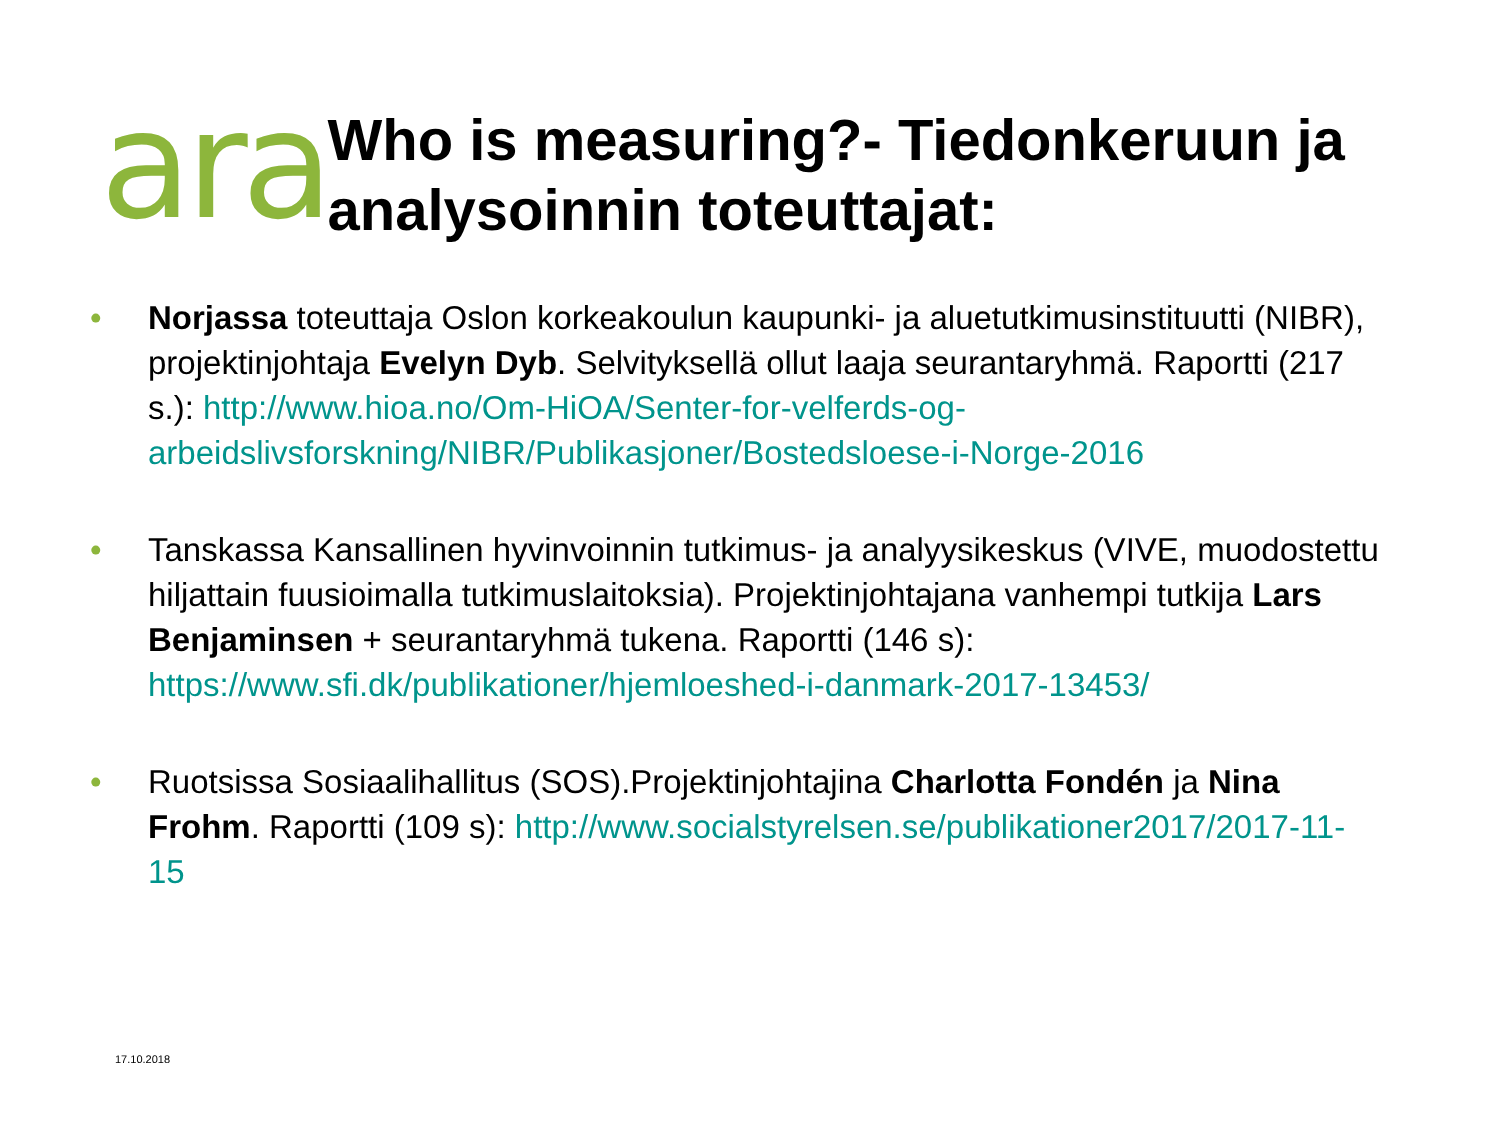ara
Who is measuring?- Tiedonkeruun ja analysoinnin toteuttajat:
• Norjassa toteuttaja Oslon korkeakoulun kaupunki- ja aluetutkimusinstituutti (NIBR), projektinjohtaja Evelyn Dyb. Selvityksellä ollut laaja seurantaryhmä. Raportti (217 s.): http://www.hioa.no/Om-HiOA/Senter-for-velferds-og-arbeidslivsforskning/NIBR/Publikasjoner/Bostedsloese-i-Norge-2016
• Tanskassa Kansallinen hyvinvoinnin tutkimus- ja analyysikeskus (VIVE, muodostettu hiljattain fuusioimalla tutkimuslaitoksia). Projektinjohtajana vanhempi tutkija Lars Benjaminsen + seurantaryhmä tukena. Raportti (146 s): https://www.sfi.dk/publikationer/hjemloeshed-i-danmark-2017-13453/
• Ruotsissa Sosiaalihallitus (SOS).Projektinjohtajina Charlotta Fondén ja Nina Frohm. Raportti (109 s): http://www.socialstyrelsen.se/publikationer2017/2017-11-15
17.10.2018